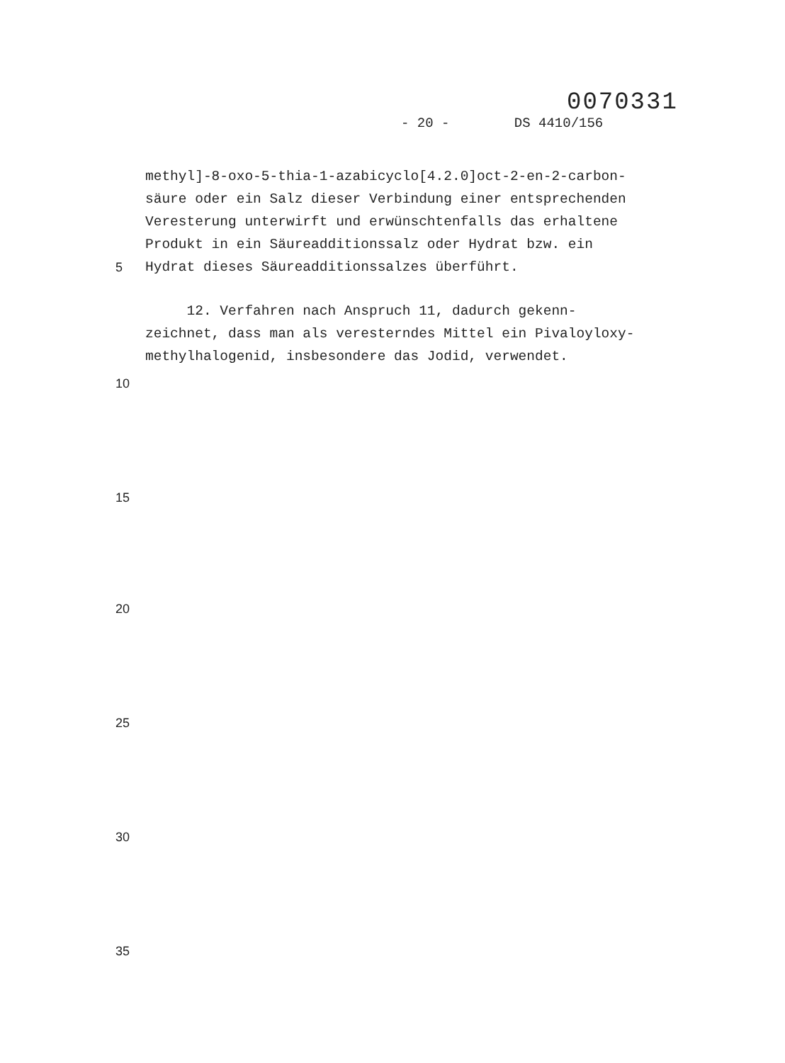0070331
- 20 - DS 4410/156
methyl]-8-oxo-5-thia-1-azabicyclo[4.2.0]oct-2-en-2-carbon-
säure oder ein Salz dieser Verbindung einer entsprechenden
Veresterung unterwirft und erwünschtenfalls das erhaltene
Produkt in ein Säureadditionssalz oder Hydrat bzw. ein
5 Hydrat dieses Säureadditionssalzes überführt.
12. Verfahren nach Anspruch 11, dadurch gekenn-
zeichnet, dass man als veresterndes Mittel ein Pivaloyloxy-
methylhalogenid, insbesondere das Jodid, verwendet.
10
15
20
25
30
35